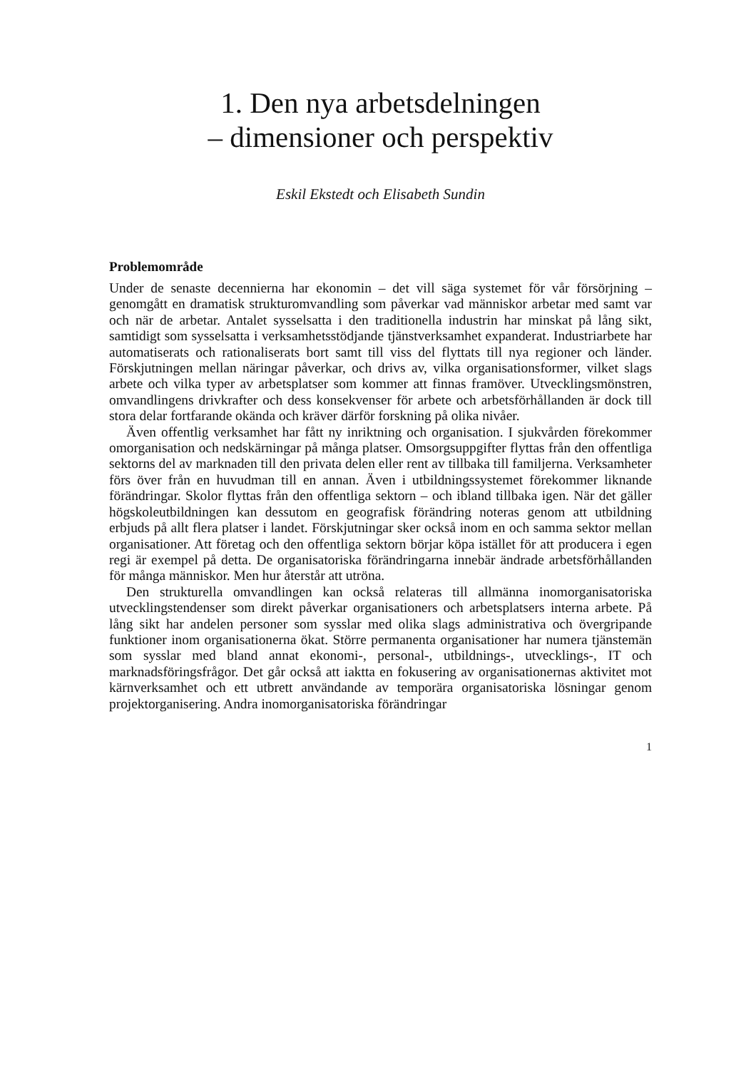1. Den nya arbetsdelningen
– dimensioner och perspektiv
Eskil Ekstedt och Elisabeth Sundin
Problemområde
Under de senaste decennierna har ekonomin – det vill säga systemet för vår försörjning – genomgått en dramatisk strukturomvandling som påverkar vad människor arbetar med samt var och när de arbetar. Antalet sysselsatta i den traditionella industrin har minskat på lång sikt, samtidigt som sysselsatta i verksamhetsstödjande tjänstverksamhet expanderat. Industriarbete har automatiserats och rationaliserats bort samt till viss del flyttats till nya regioner och länder. Förskjutningen mellan näringar påverkar, och drivs av, vilka organisationsformer, vilket slags arbete och vilka typer av arbetsplatser som kommer att finnas framöver. Utvecklingsmönstren, omvandlingens drivkrafter och dess konsekvenser för arbete och arbetsförhållanden är dock till stora delar fortfarande okända och kräver därför forskning på olika nivåer.
Även offentlig verksamhet har fått ny inriktning och organisation. I sjukvården förekommer omorganisation och nedskärningar på många platser. Omsorgsuppgifter flyttas från den offentliga sektorns del av marknaden till den privata delen eller rent av tillbaka till familjerna. Verksamheter förs över från en huvudman till en annan. Även i utbildningssystemet förekommer liknande förändringar. Skolor flyttas från den offentliga sektorn – och ibland tillbaka igen. När det gäller högskoleutbildningen kan dessutom en geografisk förändring noteras genom att utbildning erbjuds på allt flera platser i landet. Förskjutningar sker också inom en och samma sektor mellan organisationer. Att företag och den offentliga sektorn börjar köpa istället för att producera i egen regi är exempel på detta. De organisatoriska förändringarna innebär ändrade arbetsförhållanden för många människor. Men hur återstår att utröna.
Den strukturella omvandlingen kan också relateras till allmänna inomorganisatoriska utvecklingstendenser som direkt påverkar organisationers och arbetsplatsers interna arbete. På lång sikt har andelen personer som sysslar med olika slags administrativa och övergripande funktioner inom organisationerna ökat. Större permanenta organisationer har numera tjänstemän som sysslar med bland annat ekonomi-, personal-, utbildnings-, utvecklings-, IT och marknadsföringsfrågor. Det går också att iaktta en fokusering av organisationernas aktivitet mot kärnverksamhet och ett utbrett användande av temporära organisatoriska lösningar genom projektorganisering. Andra inomorganisatoriska förändringar
1